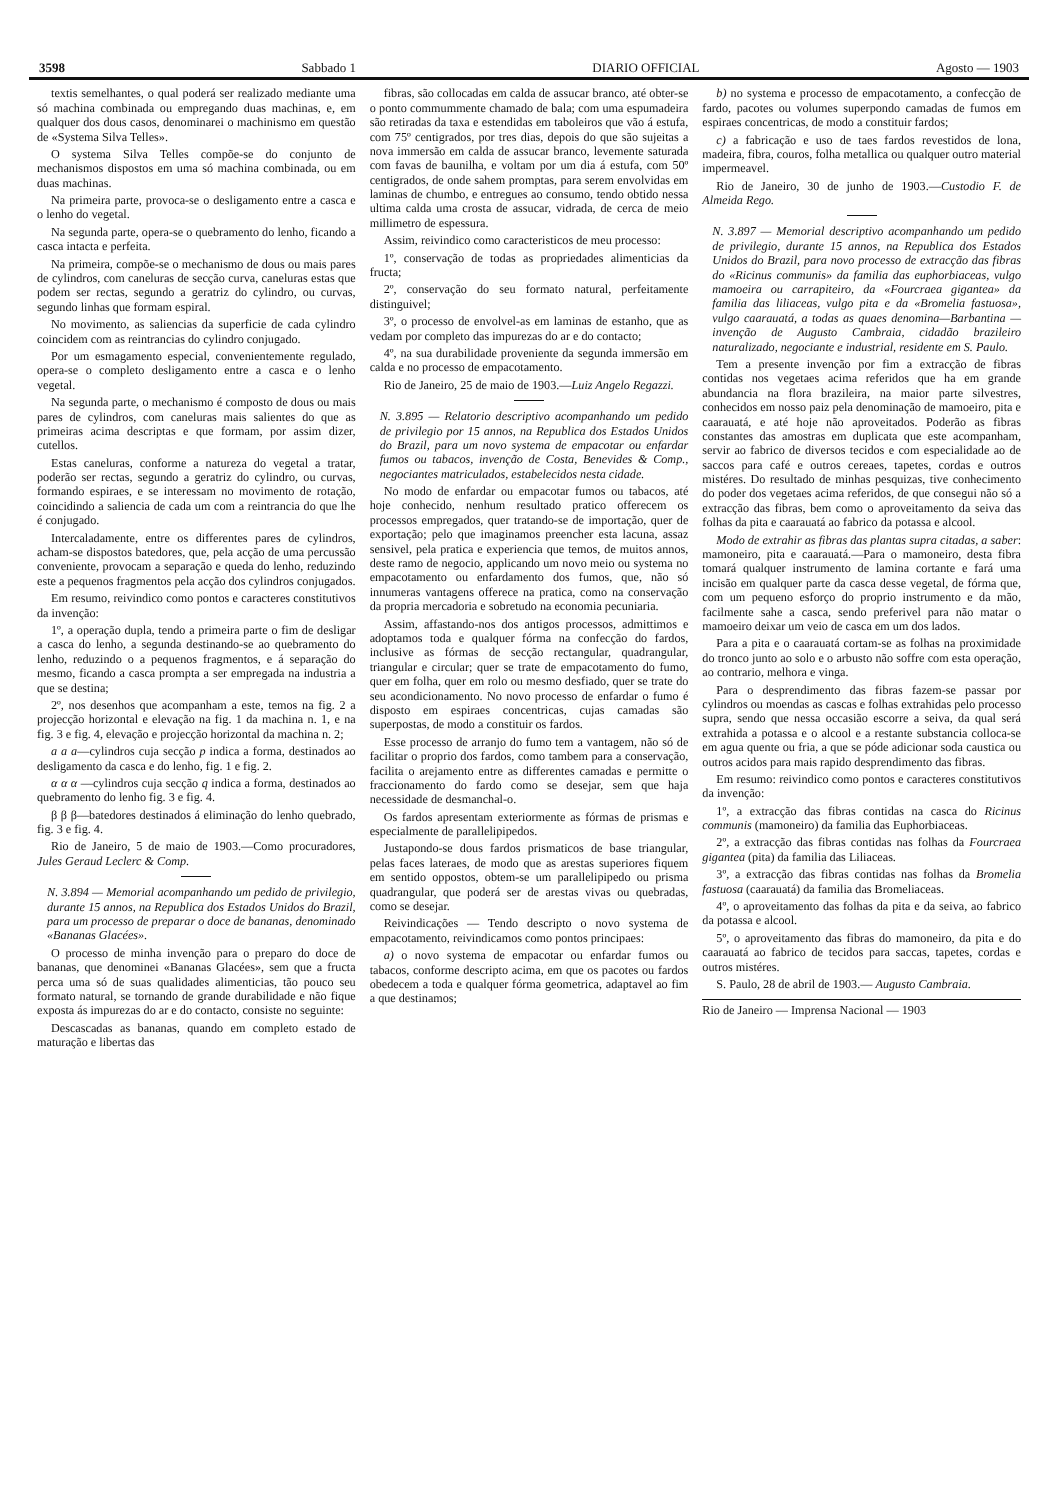3598 Sabbado 1 DIARIO OFFICIAL Agosto — 1903
textis semelhantes, o qual poderá ser realizado mediante uma só machina combinada ou empregando duas machinas, e, em qualquer dos dous casos, denominarei o machinismo em questão de «Systema Silva Telles».
O systema Silva Telles compõe-se do conjunto de mechanismos dispostos em uma só machina combinada, ou em duas machinas.
Na primeira parte, provoca-se o desligamento entre a casca e o lenho do vegetal.
Na segunda parte, opera-se o quebramento do lenho, ficando a casca intacta e perfeita.
Na primeira, compõe-se o mechanismo de dous ou mais pares de cylindros, com caneluras de secção curva, caneluras estas que podem ser rectas, segundo a geratriz do cylindro, ou curvas, segundo linhas que formam espiral.
No movimento, as saliencias da superficie de cada cylindro coincidem com as reintrancias do cylindro conjugado.
Por um esmagamento especial, convenientemente regulado, opera-se o completo desligamento entre a casca e o lenho vegetal.
Na segunda parte, o mechanismo é composto de dous ou mais pares de cylindros, com caneluras mais salientes do que as primeiras acima descriptas e que formam, por assim dizer, cutellos.
Estas caneluras, conforme a natureza do vegetal a tratar, poderão ser rectas, segundo a geratriz do cylindro, ou curvas, formando espiraes, e se interessam no movimento de rotação, coincidindo a saliencia de cada um com a reintrancia do que lhe é conjugado.
Intercaladamente, entre os differentes pares de cylindros, acham-se dispostos batedores, que, pela acção de uma percussão conveniente, provocam a separação e queda do lenho, reduzindo este a pequenos fragmentos pela acção dos cylindros conjugados.
Em resumo, reivindico como pontos e caracteres constitutivos da invenção:
1º, a operação dupla, tendo a primeira parte o fim de desligar a casca do lenho, a segunda destinando-se ao quebramento do lenho, reduzindo o a pequenos fragmentos, e á separação do mesmo, ficando a casca prompta a ser empregada na industria a que se destina;
2º, nos desenhos que acompanham a este, temos na fig. 2 a projecção horizontal e elevação na fig. 1 da machina n. 1, e na fig. 3 e fig. 4, elevação e projecção horizontal da machina n. 2;
a a a—cylindros cuja secção p indica a forma, destinados ao desligamento da casca e do lenho, fig. 1 e fig. 2.
α α α —cylindros cuja secção q indica a forma, destinados ao quebramento do lenho fig. 3 e fig. 4.
β β β—batedores destinados á eliminação do lenho quebrado, fig. 3 e fig. 4.
Rio de Janeiro, 5 de maio de 1903.—Como procuradores, Jules Geraud Leclerc & Comp.
N. 3.894 — Memorial acompanhando um pedido de privilegio, durante 15 annos, na Republica dos Estados Unidos do Brazil, para um processo de preparar o doce de bananas, denominado «Bananas Glacées».
O processo de minha invenção para o preparo do doce de bananas, que denominei «Bananas Glacées», sem que a fructa perca uma só de suas qualidades alimenticias, tão pouco seu formato natural, se tornando de grande durabilidade e não fique exposta ás impurezas do ar e do contacto, consiste no seguinte:
Descascadas as bananas, quando em completo estado de maturação e libertas das
fibras, são collocadas em calda de assucar branco, até obter-se o ponto commummente chamado de bala; com uma espumadeira são retiradas da taxa e estendidas em taboleiros que vão á estufa, com 75º centigrados, por tres dias, depois do que são sujeitas a nova immersão em calda de assucar branco, levemente saturada com favas de baunilha, e voltam por um dia á estufa, com 50º centigrados, de onde sahem promptas, para serem envolvidas em laminas de chumbo, e entregues ao consumo, tendo obtido nessa ultima calda uma crosta de assucar, vidrada, de cerca de meio millimetro de espessura.
Assim, reivindico como caracteristicos de meu processo:
1º, conservação de todas as propriedades alimenticias da fructa;
2º, conservação do seu formato natural, perfeitamente distinguivel;
3º, o processo de envolvel-as em laminas de estanho, que as vedam por completo das impurezas do ar e do contacto;
4º, na sua durabilidade proveniente da segunda immersão em calda e no processo de empacotamento.
Rio de Janeiro, 25 de maio de 1903.—Luiz Angelo Regazzi.
N. 3.895 — Relatorio descriptivo acompanhando um pedido de privilegio por 15 annos, na Republica dos Estados Unidos do Brazil, para um novo systema de empacotar ou enfardar fumos ou tabacos, invenção de Costa, Benevides & Comp., negociantes matriculados, estabelecidos nesta cidade.
No modo de enfardar ou empacotar fumos ou tabacos, até hoje conhecido, nenhum resultado pratico offerecem os processos empregados, quer tratando-se de importação, quer de exportação; pelo que imaginamos preencher esta lacuna, assaz sensivel, pela pratica e experiencia que temos, de muitos annos, deste ramo de negocio, applicando um novo meio ou systema no empacotamento ou enfardamento dos fumos, que, não só innumeras vantagens offerece na pratica, como na conservação da propria mercadoria e sobretudo na economia pecuniaria.
Assim, affastando-nos dos antigos processos, admittimos e adoptamos toda e qualquer fórma na confecção do fardos, inclusive as fórmas de secção rectangular, quadrangular, triangular e circular; quer se trate de empacotamento do fumo, quer em folha, quer em rolo ou mesmo desfiado, quer se trate do seu acondicionamento. No novo processo de enfardar o fumo é disposto em espiraes concentricas, cujas camadas são superpostas, de modo a constituir os fardos.
Esse processo de arranjo do fumo tem a vantagem, não só de facilitar o proprio dos fardos, como tambem para a conservação, facilita o arejamento entre as differentes camadas e permitte o fraccionamento do fardo como se desejar, sem que haja necessidade de desmanchal-o.
Os fardos apresentam exteriormente as fórmas de prismas e especialmente de parallelipipedos.
Justapondo-se dous fardos prismaticos de base triangular, pelas faces lateraes, de modo que as arestas superiores fiquem em sentido oppostos, obtem-se um parallelipipedo ou prisma quadrangular, que poderá ser de arestas vivas ou quebradas, como se desejar.
Reivindicações — Tendo descripto o novo systema de empacotamento, reivindicamos como pontos principaes:
a) o novo systema de empacotar ou enfardar fumos ou tabacos, conforme descripto acima, em que os pacotes ou fardos obedecem a toda e qualquer fórma geometrica, adaptavel ao fim a que destinamos;
b) no systema e processo de empacotamento, a confecção de fardo, pacotes ou volumes superpondo camadas de fumos em espiraes concentricas, de modo a constituir fardos;
c) a fabricação e uso de taes fardos revestidos de lona, madeira, fibra, couros, folha metallica ou qualquer outro material impermeavel.
Rio de Janeiro, 30 de junho de 1903.—Custodio F. de Almeida Rego.
N. 3.897 — Memorial descriptivo acompanhando um pedido de privilegio, durante 15 annos, na Republica dos Estados Unidos do Brazil, para novo processo de extracção das fibras do «Ricinus communis» da familia das euphorbiaceas, vulgo mamoeira ou carrapiteiro, da «Fourcraea gigantea» da familia das liliaceas, vulgo pita e da «Bromelia fastuosa», vulgo caarauatá, a todas as quaes denomina—Barbantina — invenção de Augusto Cambraia, cidadão brazileiro naturalizado, negociante e industrial, residente em S. Paulo.
Tem a presente invenção por fim a extracção de fibras contidas nos vegetaes acima referidos que ha em grande abundancia na flora brazileira, na maior parte silvestres, conhecidos em nosso paiz pela denominação de mamoeiro, pita e caarauatá, e até hoje não aproveitados. Poderão as fibras constantes das amostras em duplicata que este acompanham, servir ao fabrico de diversos tecidos e com especialidade ao de saccos para café e outros cereaes, tapetes, cordas e outros mistéres. Do resultado de minhas pesquizas, tive conhecimento do poder dos vegetaes acima referidos, de que consegui não só a extracção das fibras, bem como o aproveitamento da seiva das folhas da pita e caarauatá ao fabrico da potassa e alcool.
Modo de extrahir as fibras das plantas supra citadas, a saber: mamoneiro, pita e caarauatá.—Para o mamoneiro, desta fibra tomará qualquer instrumento de lamina cortante e fará uma incisão em qualquer parte da casca desse vegetal, de fórma que, com um pequeno esforço do proprio instrumento e da mão, facilmente sahe a casca, sendo preferivel para não matar o mamoeiro deixar um veio de casca em um dos lados.
Para a pita e o caarauatá cortam-se as folhas na proximidade do tronco junto ao solo e o arbusto não soffre com esta operação, ao contrario, melhora e vinga.
Para o desprendimento das fibras fazem-se passar por cylindros ou moendas as cascas e folhas extrahidas pelo processo supra, sendo que nessa occasião escorre a seiva, da qual será extrahida a potassa e o alcool e a restante substancia colloca-se em agua quente ou fria, a que se póde adicionar soda caustica ou outros acidos para mais rapido desprendimento das fibras.
Em resumo: reivindico como pontos e caracteres constitutivos da invenção:
1º, a extracção das fibras contidas na casca do Ricinus communis (mamoneiro) da familia das Euphorbiaceas.
2º, a extracção das fibras contidas nas folhas da Fourcraea gigantea (pita) da familia das Liliaceas.
3º, a extracção das fibras contidas nas folhas da Bromelia fastuosa (caarauatá) da familia das Bromeliaceas.
4º, o aproveitamento das folhas da pita e da seiva, ao fabrico da potassa e alcool.
5º, o aproveitamento das fibras do mamoneiro, da pita e do caarauatá ao fabrico de tecidos para saccas, tapetes, cordas e outros mistéres.
S. Paulo, 28 de abril de 1903.— Augusto Cambraia.
Rio de Janeiro — Imprensa Nacional — 1903